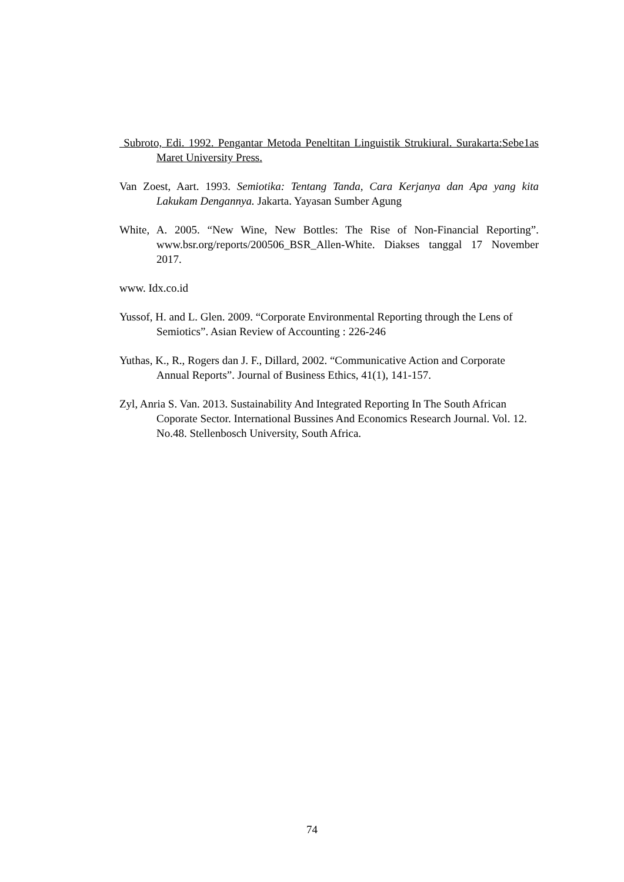Subroto, Edi. 1992. Pengantar Metoda Peneltitan Linguistik Strukiural. Surakarta:Sebe1as Maret University Press.
Van Zoest, Aart. 1993. Semiotika: Tentang Tanda, Cara Kerjanya dan Apa yang kita Lakukam Dengannya. Jakarta. Yayasan Sumber Agung
White, A. 2005. “New Wine, New Bottles: The Rise of Non-Financial Reporting”. www.bsr.org/reports/200506_BSR_Allen-White. Diakses tanggal 17 November 2017.
www. Idx.co.id
Yussof, H. and L. Glen. 2009. “Corporate Environmental Reporting through the Lens of Semiotics”. Asian Review of Accounting : 226-246
Yuthas, K., R., Rogers dan J. F., Dillard, 2002. “Communicative Action and Corporate Annual Reports”. Journal of Business Ethics, 41(1), 141-157.
Zyl, Anria S. Van. 2013. Sustainability And Integrated Reporting In The South African Coporate Sector. International Bussines And Economics Research Journal. Vol. 12. No.48. Stellenbosch University, South Africa.
74